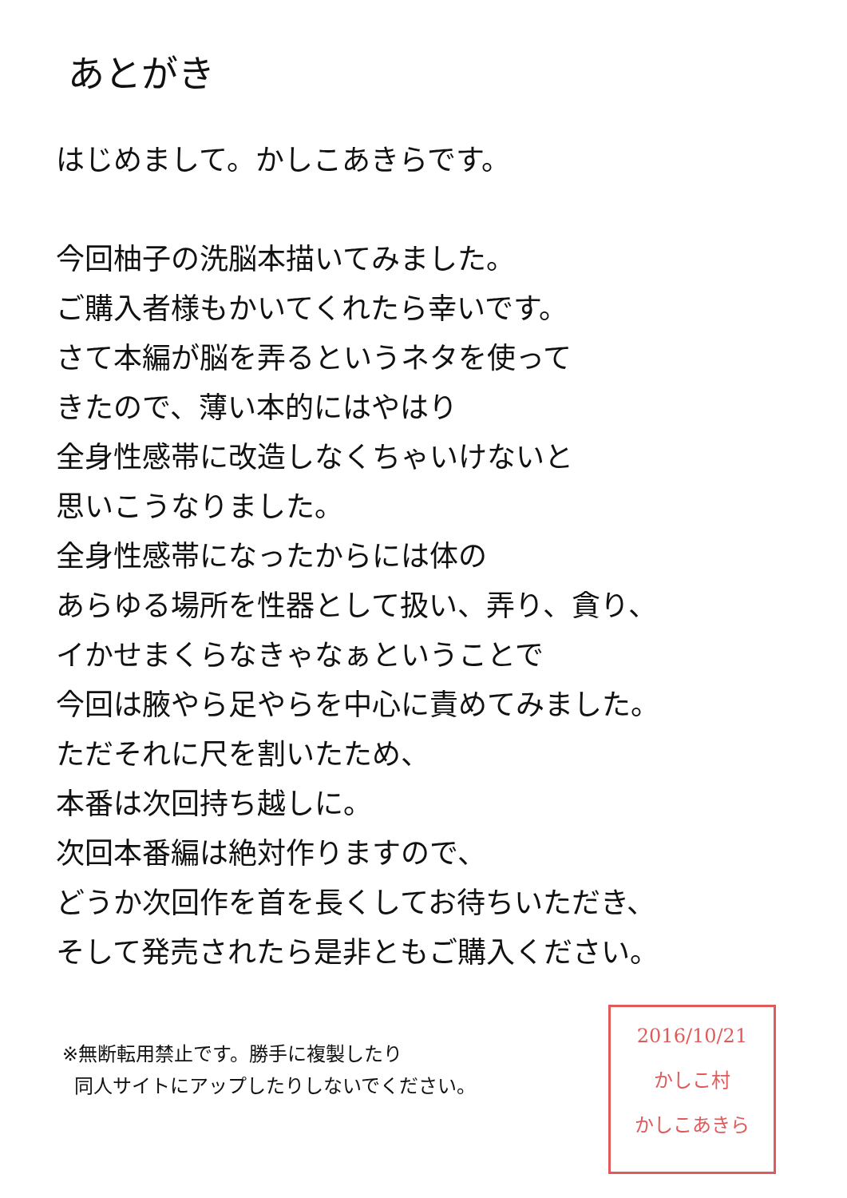あとがき
はじめまして。かしこあきらです。
今回柚子の洗脳本描いてみました。
ご購入者様もかいてくれたら幸いです。
さて本編が脳を弄るというネタを使って
きたので、薄い本的にはやはり
全身性感帯に改造しなくちゃいけないと
思いこうなりました。
全身性感帯になったからには体の
あらゆる場所を性器として扱い、弄り、貪り、
イかせまくらなきゃなぁということで
今回は腋やら足やらを中心に責めてみました。
ただそれに尺を割いたため、
本番は次回持ち越しに。
次回本番編は絶対作りますので、
どうか次回作を首を長くしてお待ちいただき、
そして発売されたら是非ともご購入ください。
※無断転用禁止です。勝手に複製したり
同人サイトにアップしたりしないでください。
2016/10/21
かしこ村
かしこあきら